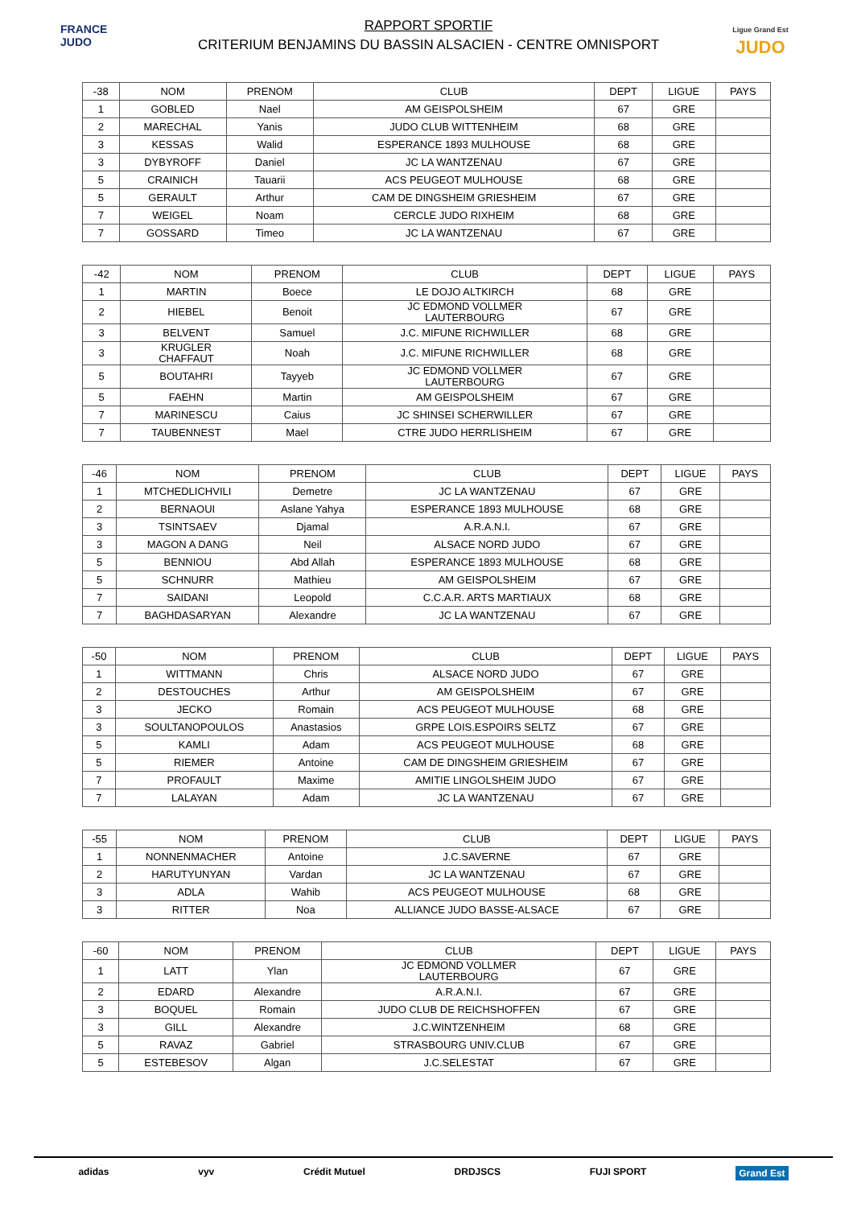FRANCE JUDO
RAPPORT SPORTIF
CRITERIUM BENJAMINS DU BASSIN ALSACIEN - CENTRE OMNISPORT
Ligue Grand Est
JUDO
| -38 | NOM | PRENOM | CLUB | DEPT | LIGUE | PAYS |
| --- | --- | --- | --- | --- | --- | --- |
| 1 | GOBLED | Nael | AM GEISPOLSHEIM | 67 | GRE | |
| 2 | MARECHAL | Yanis | JUDO CLUB WITTENHEIM | 68 | GRE | |
| 3 | KESSAS | Walid | ESPERANCE 1893 MULHOUSE | 68 | GRE | |
| 3 | DYBYROFF | Daniel | JC LA WANTZENAU | 67 | GRE | |
| 5 | CRAINICH | Tauarii | ACS PEUGEOT MULHOUSE | 68 | GRE | |
| 5 | GERAULT | Arthur | CAM DE DINGSHEIM GRIESHEIM | 67 | GRE | |
| 7 | WEIGEL | Noam | CERCLE JUDO RIXHEIM | 68 | GRE | |
| 7 | GOSSARD | Timeo | JC LA WANTZENAU | 67 | GRE | |
| -42 | NOM | PRENOM | CLUB | DEPT | LIGUE | PAYS |
| --- | --- | --- | --- | --- | --- | --- |
| 1 | MARTIN | Boece | LE DOJO ALTKIRCH | 68 | GRE | |
| 2 | HIEBEL | Benoit | JC EDMOND VOLLMER LAUTERBOURG | 67 | GRE | |
| 3 | BELVENT | Samuel | J.C. MIFUNE RICHWILLER | 68 | GRE | |
| 3 | KRUGLER CHAFFAUT | Noah | J.C. MIFUNE RICHWILLER | 68 | GRE | |
| 5 | BOUTAHRI | Tayyeb | JC EDMOND VOLLMER LAUTERBOURG | 67 | GRE | |
| 5 | FAEHN | Martin | AM GEISPOLSHEIM | 67 | GRE | |
| 7 | MARINESCU | Caius | JC SHINSEI SCHERWILLER | 67 | GRE | |
| 7 | TAUBENNEST | Mael | CTRE JUDO HERRLISHEIM | 67 | GRE | |
| -46 | NOM | PRENOM | CLUB | DEPT | LIGUE | PAYS |
| --- | --- | --- | --- | --- | --- | --- |
| 1 | MTCHEDLICHVILI | Demetre | JC LA WANTZENAU | 67 | GRE | |
| 2 | BERNAOUI | Aslane Yahya | ESPERANCE 1893 MULHOUSE | 68 | GRE | |
| 3 | TSINTSAEV | Djamal | A.R.A.N.I. | 67 | GRE | |
| 3 | MAGON A DANG | Neil | ALSACE NORD JUDO | 67 | GRE | |
| 5 | BENNIOU | Abd Allah | ESPERANCE 1893 MULHOUSE | 68 | GRE | |
| 5 | SCHNURR | Mathieu | AM GEISPOLSHEIM | 67 | GRE | |
| 7 | SAIDANI | Leopold | C.C.A.R. ARTS MARTIAUX | 68 | GRE | |
| 7 | BAGHDASARYAN | Alexandre | JC LA WANTZENAU | 67 | GRE | |
| -50 | NOM | PRENOM | CLUB | DEPT | LIGUE | PAYS |
| --- | --- | --- | --- | --- | --- | --- |
| 1 | WITTMANN | Chris | ALSACE NORD JUDO | 67 | GRE | |
| 2 | DESTOUCHES | Arthur | AM GEISPOLSHEIM | 67 | GRE | |
| 3 | JECKO | Romain | ACS PEUGEOT MULHOUSE | 68 | GRE | |
| 3 | SOULTANOPOULOS | Anastasios | GRPE LOIS.ESPOIRS SELTZ | 67 | GRE | |
| 5 | KAMLI | Adam | ACS PEUGEOT MULHOUSE | 68 | GRE | |
| 5 | RIEMER | Antoine | CAM DE DINGSHEIM GRIESHEIM | 67 | GRE | |
| 7 | PROFAULT | Maxime | AMITIE LINGOLSHEIM JUDO | 67 | GRE | |
| 7 | LALAYAN | Adam | JC LA WANTZENAU | 67 | GRE | |
| -55 | NOM | PRENOM | CLUB | DEPT | LIGUE | PAYS |
| --- | --- | --- | --- | --- | --- | --- |
| 1 | NONNENMACHER | Antoine | J.C.SAVERNE | 67 | GRE | |
| 2 | HARUTYUNYAN | Vardan | JC LA WANTZENAU | 67 | GRE | |
| 3 | ADLA | Wahib | ACS PEUGEOT MULHOUSE | 68 | GRE | |
| 3 | RITTER | Noa | ALLIANCE JUDO BASSE-ALSACE | 67 | GRE | |
| -60 | NOM | PRENOM | CLUB | DEPT | LIGUE | PAYS |
| --- | --- | --- | --- | --- | --- | --- |
| 1 | LATT | Ylan | JC EDMOND VOLLMER LAUTERBOURG | 67 | GRE | |
| 2 | EDARD | Alexandre | A.R.A.N.I. | 67 | GRE | |
| 3 | BOQUEL | Romain | JUDO CLUB DE REICHSHOFFEN | 67 | GRE | |
| 3 | GILL | Alexandre | J.C.WINTZENHEIM | 68 | GRE | |
| 5 | RAVAZ | Gabriel | STRASBOURG UNIV.CLUB | 67 | GRE | |
| 5 | ESTEBESOV | Algan | J.C.SELESTAT | 67 | GRE | |
adidas vyv Crédit Mutuel DRDJSCS FUJI SPORT Grand Est